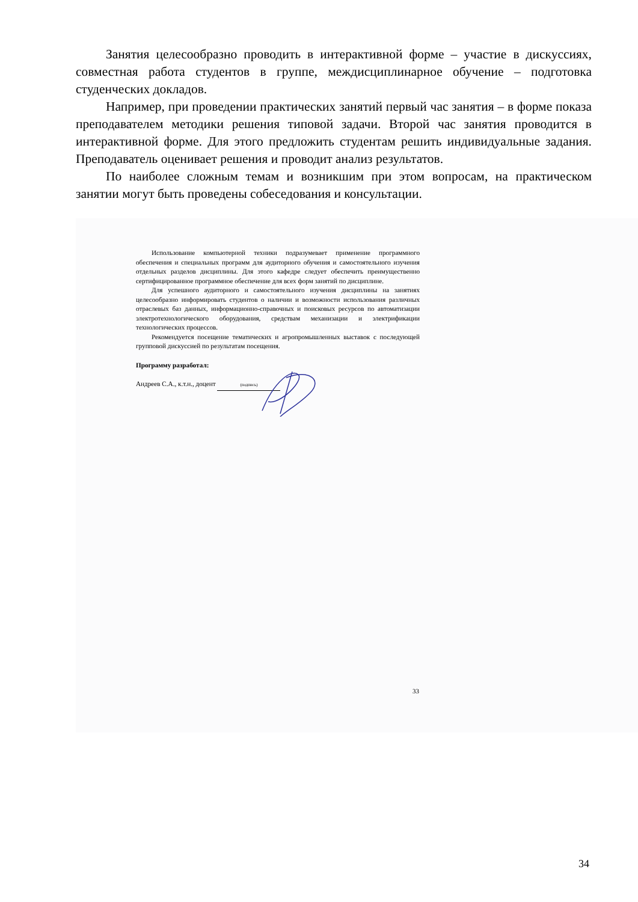Занятия целесообразно проводить в интерактивной форме – участие в дискуссиях, совместная работа студентов в группе, междисциплинарное обучение – подготовка студенческих докладов.
Например, при проведении практических занятий первый час занятия – в форме показа преподавателем методики решения типовой задачи. Второй час занятия проводится в интерактивной форме. Для этого предложить студентам решить индивидуальные задания. Преподаватель оценивает решения и проводит анализ результатов.
По наиболее сложным темам и возникшим при этом вопросам, на практическом занятии могут быть проведены собеседования и консультации.
Использование компьютерной техники подразумевает применение программного обеспечения и специальных программ для аудиторного обучения и самостоятельного изучения отдельных разделов дисциплины. Для этого кафедре следует обеспечить преимущественно сертифицированное программное обеспечение для всех форм занятий по дисциплине.
Для успешного аудиторного и самостоятельного изучения дисциплины на занятиях целесообразно информировать студентов о наличии и возможности использования различных отраслевых баз данных, информационно-справочных и поисковых ресурсов по автоматизации электротехнологического оборудования, средствам механизации и электрификации технологических процессов.
Рекомендуется посещение тематических и агропромышленных выставок с последующей групповой дискуссией по результатам посещения.
Программу разработал:
Андреев С.А., к.т.н., доцент (подпись)
33
34